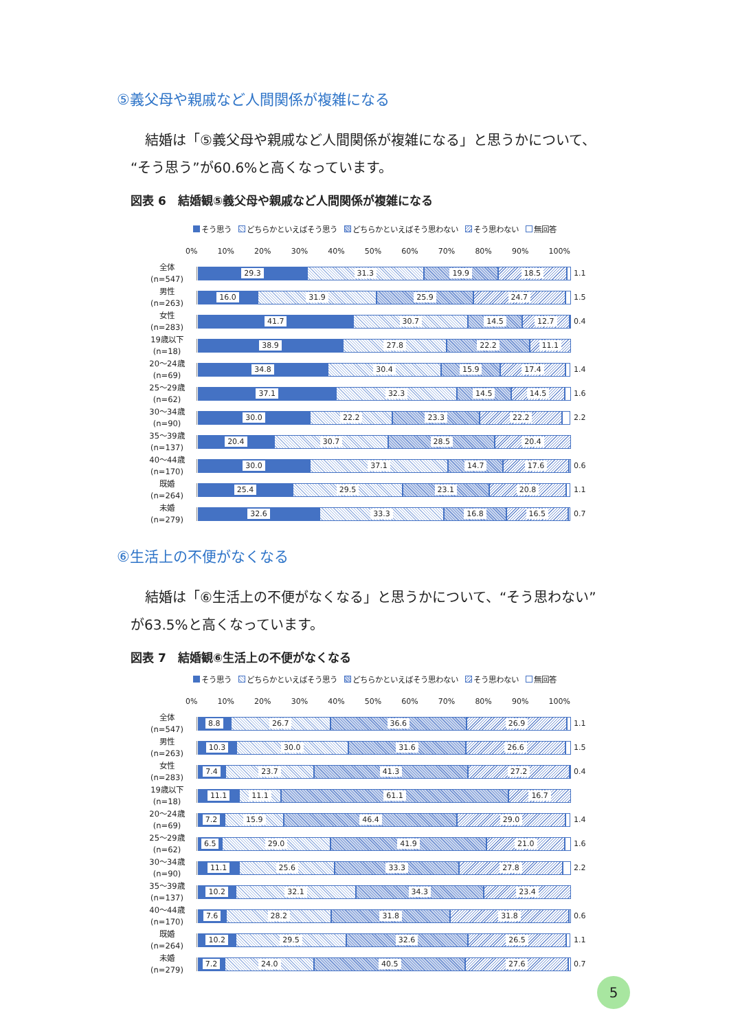⑤義父母や親戚など人間関係が複雑になる
結婚は「⑤義父母や親戚など人間関係が複雑になる」と思うかについて、“そう思う”が60.6%と高くなっています。
図表 6　結婚観⑤義父母や親戚など人間関係が複雑になる
そう思う どちらかといえばそう思う どちらかといえばそう思わない そう思わない 無回答
0% 10% 20% 30% 40% 50% 60% 70% 80% 90% 100%
全体
(n=547)
29.3 31.3 19.9 18.5
1.1
男性
(n=263)
16.0 31.9 25.9 24.7
1.5
女性
(n=283)
41.7 30.7 14.5 12.7
0.4
19歳以下
(n=18)
38.9 27.8 22.2 11.1
20～24歳
(n=69)
34.8 30.4 15.9 17.4
1.4
25～29歳
(n=62)
37.1 32.3 14.5 14.5
1.6
30～34歳
(n=90)
30.0 22.2 23.3 22.2
2.2
35～39歳
(n=137)
20.4 30.7 28.5 20.4
40～44歳
(n=170)
30.0 37.1 14.7 17.6
0.6
既婚
(n=264)
25.4 29.5 23.1 20.8
1.1
未婚
(n=279)
32.6 33.3 16.8 16.5
0.7
⑥生活上の不便がなくなる
結婚は「⑥生活上の不便がなくなる」と思うかについて、“そう思わない”が63.5%と高くなっています。
図表 7　結婚観⑥生活上の不便がなくなる
そう思う どちらかといえばそう思う どちらかといえばそう思わない そう思わない 無回答
0% 10% 20% 30% 40% 50% 60% 70% 80% 90% 100%
全体
(n=547)
8.8 26.7 36.6 26.9
1.1
男性
(n=263)
10.3 30.0 31.6 26.6
1.5
女性
(n=283)
7.4 23.7 41.3 27.2
0.4
19歳以下
(n=18)
11.1 11.1 61.1 16.7
20～24歳
(n=69)
7.2 15.9 46.4 29.0
1.4
25～29歳
(n=62)
6.5 29.0 41.9 21.0
1.6
30～34歳
(n=90)
11.1 25.6 33.3 27.8
2.2
35～39歳
(n=137)
10.2 32.1 34.3 23.4
40～44歳
(n=170)
7.6 28.2 31.8 31.8
0.6
既婚
(n=264)
10.2 29.5 32.6 26.5
1.1
未婚
(n=279)
7.2 24.0 40.5 27.6
0.7
5